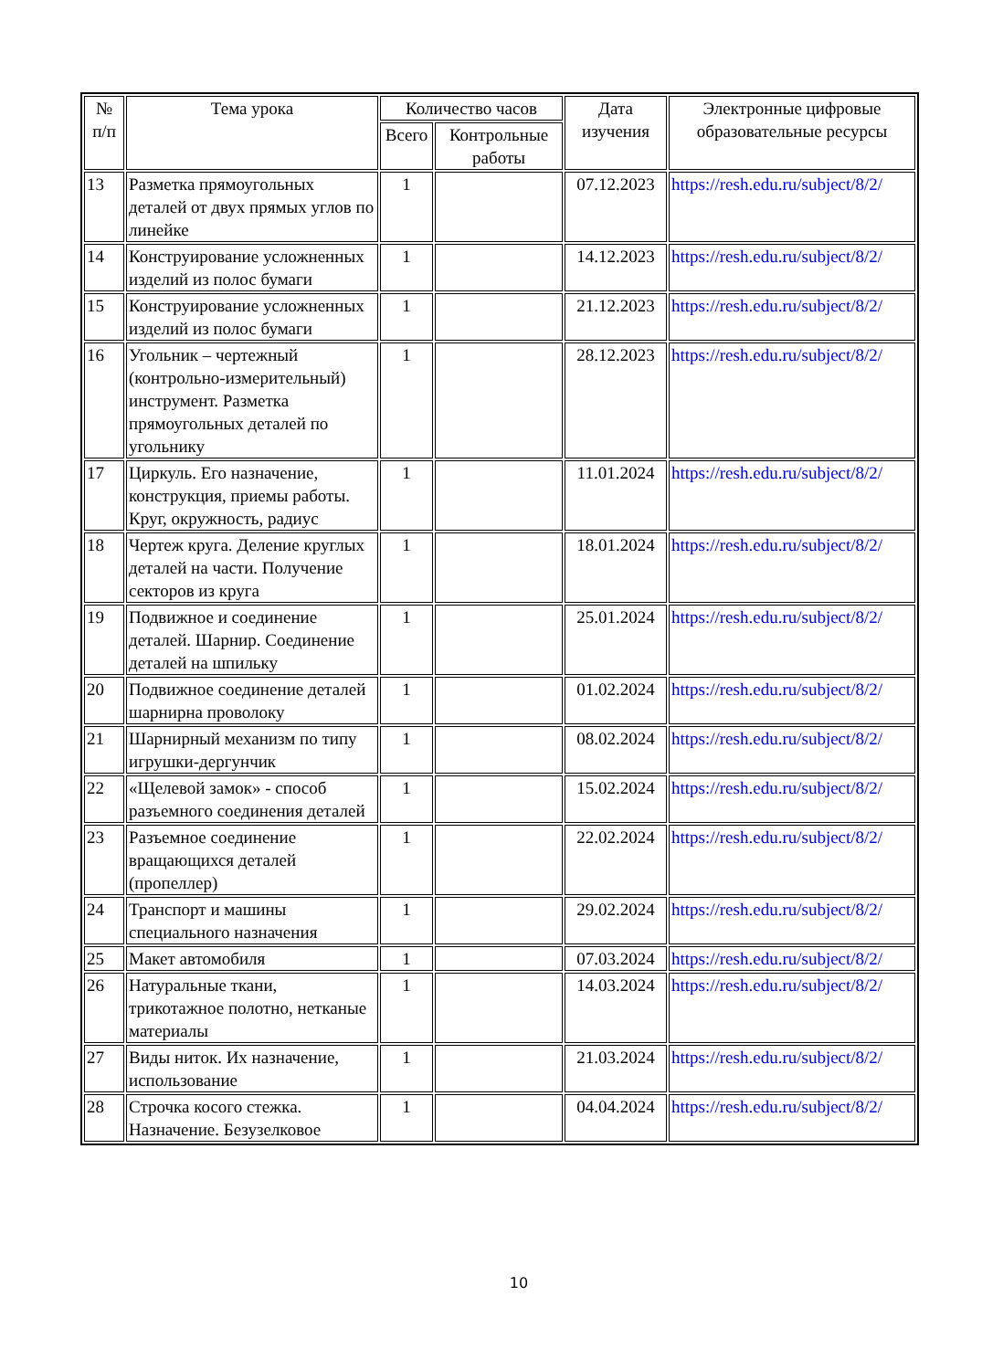| № п/п | Тема урока | Количество часов | | Дата изучения | Электронные цифровые образовательные ресурсы |
| --- | --- | --- | --- | --- | --- |
| | | Всего | Контрольные работы | | |
| 13 | Разметка прямоугольных деталей от двух прямых углов по линейке | 1 | | 07.12.2023 | https://resh.edu.ru/subject/8/2/ |
| 14 | Конструирование усложненных изделий из полос бумаги | 1 | | 14.12.2023 | https://resh.edu.ru/subject/8/2/ |
| 15 | Конструирование усложненных изделий из полос бумаги | 1 | | 21.12.2023 | https://resh.edu.ru/subject/8/2/ |
| 16 | Угольник – чертежный (контрольно-измерительный) инструмент. Разметка прямоугольных деталей по угольнику | 1 | | 28.12.2023 | https://resh.edu.ru/subject/8/2/ |
| 17 | Циркуль. Его назначение, конструкция, приемы работы. Круг, окружность, радиус | 1 | | 11.01.2024 | https://resh.edu.ru/subject/8/2/ |
| 18 | Чертеж круга. Деление круглых деталей на части. Получение секторов из круга | 1 | | 18.01.2024 | https://resh.edu.ru/subject/8/2/ |
| 19 | Подвижное и соединение деталей. Шарнир. Соединение деталей на шпильку | 1 | | 25.01.2024 | https://resh.edu.ru/subject/8/2/ |
| 20 | Подвижное соединение деталей шарнирна проволоку | 1 | | 01.02.2024 | https://resh.edu.ru/subject/8/2/ |
| 21 | Шарнирный механизм по типу игрушки-дергунчик | 1 | | 08.02.2024 | https://resh.edu.ru/subject/8/2/ |
| 22 | «Щелевой замок» - способ разъемного соединения деталей | 1 | | 15.02.2024 | https://resh.edu.ru/subject/8/2/ |
| 23 | Разъемное соединение вращающихся деталей (пропеллер) | 1 | | 22.02.2024 | https://resh.edu.ru/subject/8/2/ |
| 24 | Транспорт и машины специального назначения | 1 | | 29.02.2024 | https://resh.edu.ru/subject/8/2/ |
| 25 | Макет автомобиля | 1 | | 07.03.2024 | https://resh.edu.ru/subject/8/2/ |
| 26 | Натуральные ткани, трикотажное полотно, нетканые материалы | 1 | | 14.03.2024 | https://resh.edu.ru/subject/8/2/ |
| 27 | Виды ниток. Их назначение, использование | 1 | | 21.03.2024 | https://resh.edu.ru/subject/8/2/ |
| 28 | Строчка косого стежка. Назначение. Безузелковое | 1 | | 04.04.2024 | https://resh.edu.ru/subject/8/2/ |
10